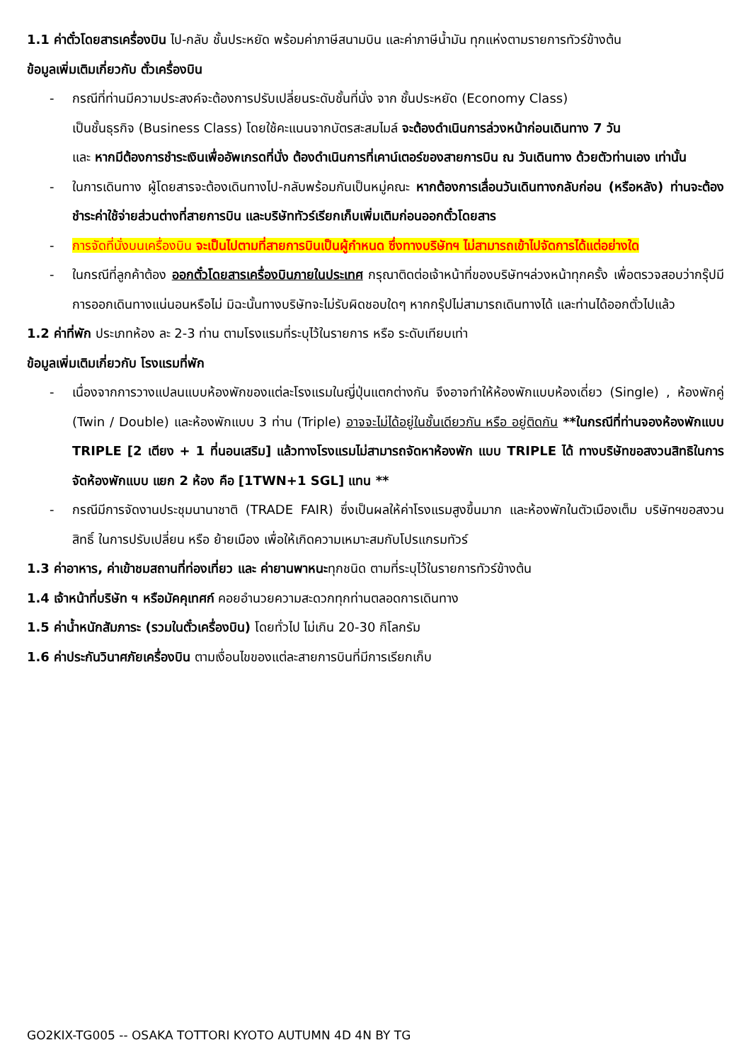1.1 ค่าตั๋วโดยสารเครื่องบิน ไป-กลับ ชั้นประหยัด พร้อมค่าภาษีสนามบิน และค่าภาษีน้ำมัน ทุกแห่งตามรายการทัวร์ข้างต้น
ข้อมูลเพิ่มเติมเกี่ยวกับ ตั๋วเครื่องบิน
- กรณีที่ท่านมีความประสงค์จะต้องการปรับเปลี่ยนระดับชั้นที่นั่ง จาก ชั้นประหยัด (Economy Class)
เป็นชั้นธุรกิจ (Business Class) โดยใช้คะแนนจากบัตรสะสมไมล์ จะต้องดำเนินการล่วงหน้าก่อนเดินทาง 7 วัน
และ หากมีต้องการชำระเงินเพื่ออัพเกรดที่นั่ง ต้องดำเนินการที่เคาน์เตอร์ของสายการบิน ณ วันเดินทาง ด้วยตัวท่านเอง เท่านั้น
- ในการเดินทาง ผู้โดยสารจะต้องเดินทางไป-กลับพร้อมกันเป็นหมู่คณะ หากต้องการเลื่อนวันเดินทางกลับก่อน (หรือหลัง) ท่านจะต้องชำระค่าใช้จ่ายส่วนต่างที่สายการบิน และบริษัททัวร์เรียกเก็บเพิ่มเติมก่อนออกตั๋วโดยสาร
- การจัดที่นั่งบนเครื่องบิน จะเป็นไปตามที่สายการบินเป็นผู้กำหนด ซึ่งทางบริษัทฯ ไม่สามารถเข้าไปจัดการได้แต่อย่างใด
- ในกรณีที่ลูกค้าต้อง ออกตั๋วโดยสารเครื่องบินภายในประเทศ กรุณาติดต่อเจ้าหน้าที่ของบริษัทฯล่วงหน้าทุกครั้ง เพื่อตรวจสอบว่ากรุ๊ปมีการออกเดินทางแน่นอนหรือไม่ มิฉะนั้นทางบริษัทจะไม่รับผิดชอบใดๆ หากกรุ๊ปไม่สามารถเดินทางได้ และท่านได้ออกตั๋วไปแล้ว
1.2 ค่าที่พัก ประเภทห้อง ละ 2-3 ท่าน ตามโรงแรมที่ระบุไว้ในรายการ หรือ ระดับเทียบเท่า
ข้อมูลเพิ่มเติมเกี่ยวกับ โรงแรมที่พัก
- เนื่องจากการวางแปลนแบบห้องพักของแต่ละโรงแรมในญี่ปุ่นแตกต่างกัน จึงอาจทำให้ห้องพักแบบห้องเดี่ยว (Single) , ห้องพักคู่ (Twin / Double) และห้องพักแบบ 3 ท่าน (Triple) อาจจะไม่ได้อยู่ในชั้นเดียวกัน หรือ อยู่ติดกัน **ในกรณีที่ท่านจองห้องพักแบบ TRIPLE [2 เตียง + 1 ที่นอนเสริม] แล้วทางโรงแรมไม่สามารถจัดหาห้องพัก แบบ TRIPLE ได้ ทางบริษัทขอสงวนสิทธิในการจัดห้องพักแบบ แยก 2 ห้อง คือ [1TWN+1 SGL] แทน **
- กรณีมีการจัดงานประชุมนานาชาติ (TRADE FAIR) ซึ่งเป็นผลให้ค่าโรงแรมสูงขึ้นมาก และห้องพักในตัวเมืองเต็ม บริษัทฯขอสงวนสิทธิ์ ในการปรับเปลี่ยน หรือ ย้ายเมือง เพื่อให้เกิดความเหมาะสมกับโปรแกรมทัวร์
1.3 ค่าอาหาร, ค่าเข้าชมสถานที่ท่องเที่ยว และ ค่ายานพาหนะทุกชนิด ตามที่ระบุไว้ในรายการทัวร์ข้างต้น
1.4 เจ้าหน้าที่บริษัท ฯ หรือมัคคุเทศก์ คอยอำนวยความสะดวกทุกท่านตลอดการเดินทาง
1.5 ค่าน้ำหนักสัมภาระ (รวมในตั๋วเครื่องบิน) โดยทั่วไป ไม่เกิน 20-30 กิโลกรัม
1.6 ค่าประกันวินาศภัยเครื่องบิน ตามเงื่อนไขของแต่ละสายการบินที่มีการเรียกเก็บ
GO2KIX-TG005 -- OSAKA TOTTORI KYOTO AUTUMN 4D 4N BY TG